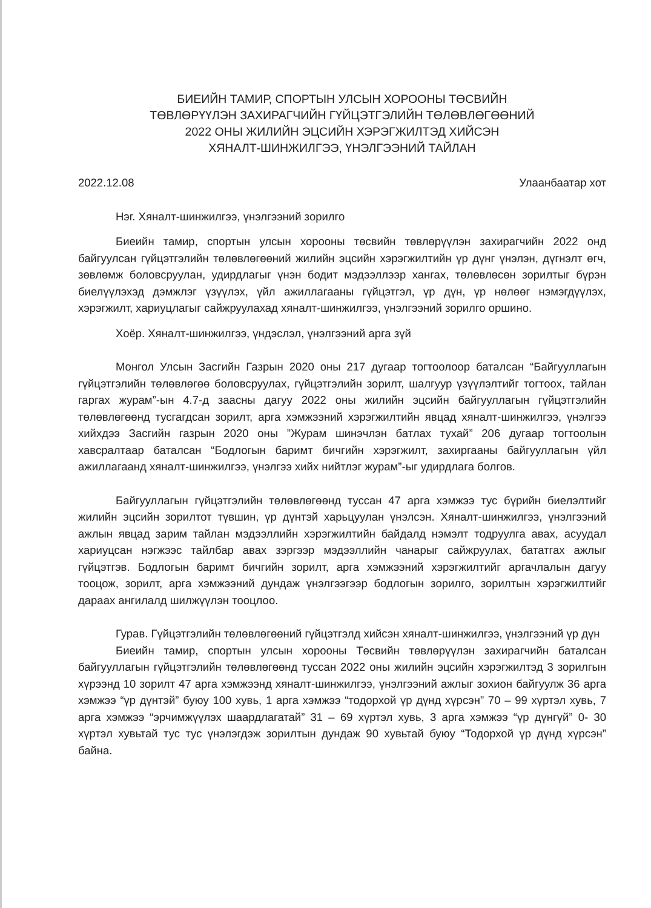БИЕИЙН ТАМИР, СПОРТЫН УЛСЫН ХОРООНЫ ТӨСВИЙН
ТӨВЛӨРҮҮЛЭН ЗАХИРАГЧИЙН ГҮЙЦЭТГЭЛИЙН ТӨЛӨВЛӨГӨӨНИЙ
2022 ОНЫ ЖИЛИЙН ЭЦСИЙН ХЭРЭГЖИЛТЭД ХИЙСЭН
ХЯНАЛТ-ШИНЖИЛГЭЭ, ҮНЭЛГЭЭНИЙ ТАЙЛАН
2022.12.08 Улаанбаатар хот
Нэг. Хяналт-шинжилгээ, үнэлгээний зорилго
Биеийн тамир, спортын улсын хорооны төсвийн төвлөрүүлэн захирагчийн 2022 онд байгуулсан гүйцэтгэлийн төлөвлөгөөний жилийн эцсийн хэрэгжилтийн үр дүнг үнэлэн, дүгнэлт өгч, зөвлөмж боловсруулан, удирдлагыг үнэн бодит мэдээллээр хангах, төлөвлөсөн зорилтыг бүрэн биелүүлэхэд дэмжлэг үзүүлэх, үйл ажиллагааны гүйцэтгэл, үр дүн, үр нөлөөг нэмэгдүүлэх, хэрэгжилт, хариуцлагыг сайжруулахад хяналт-шинжилгээ, үнэлгээний зорилго оршино.
Хоёр. Хяналт-шинжилгээ, үндэслэл, үнэлгээний арга зүй
Монгол Улсын Засгийн Газрын 2020 оны 217 дугаар тогтоолоор баталсан “Байгууллагын гүйцэтгэлийн төлөвлөгөө боловсруулах, гүйцэтгэлийн зорилт, шалгуур үзүүлэлтийг тогтоох, тайлан гаргах журам”-ын 4.7-д заасны дагуу 2022 оны жилийн эцсийн байгууллагын гүйцэтгэлийн төлөвлөгөөнд тусгагдсан зорилт, арга хэмжээний хэрэгжилтийн явцад хяналт-шинжилгээ, үнэлгээ хийхдээ Засгийн газрын 2020 оны ”Журам шинэчлэн батлах тухай” 206 дугаар тогтоолын хавсралтаар баталсан “Бодлогын баримт бичгийн хэрэгжилт, захиргааны байгууллагын үйл ажиллагаанд хяналт-шинжилгээ, үнэлгээ хийх нийтлэг журам”-ыг удирдлага болгов.
Байгууллагын гүйцэтгэлийн төлөвлөгөөнд туссан 47 арга хэмжээ тус бүрийн биелэлтийг жилийн эцсийн зорилтот түвшин, үр дүнтэй харьцуулан үнэлсэн. Хяналт-шинжилгээ, үнэлгээний ажлын явцад зарим тайлан мэдээллийн хэрэгжилтийн байдалд нэмэлт тодруулга авах, асуудал хариуцсан нэгжээс тайлбар авах зэргээр мэдээллийн чанарыг сайжруулах, бататгах ажлыг гүйцэтгэв. Бодлогын баримт бичгийн зорилт, арга хэмжээний хэрэгжилтийг аргачлалын дагуу тооцож, зорилт, арга хэмжээний дундаж үнэлгээгээр бодлогын зорилго, зорилтын хэрэгжилтийг дараах ангилалд шилжүүлэн тооцлоо.
Гурав. Гүйцэтгэлийн төлөвлөгөөний гүйцэтгэлд хийсэн хяналт-шинжилгээ, үнэлгээний үр дүн
Биеийн тамир, спортын улсын хорооны Төсвийн төвлөрүүлэн захирагчийн баталсан байгууллагын гүйцэтгэлийн төлөвлөгөөнд туссан 2022 оны жилийн эцсийн хэрэгжилтэд 3 зорилгын хүрээнд 10 зорилт 47 арга хэмжээнд хяналт-шинжилгээ, үнэлгээний ажлыг зохион байгуулж 36 арга хэмжээ “үр дүнтэй” буюу 100 хувь, 1 арга хэмжээ “тодорхой үр дүнд хүрсэн” 70 – 99 хүртэл хувь, 7 арга хэмжээ “эрчимжүүлэх шаардлагатай” 31 – 69 хүртэл хувь, 3 арга хэмжээ “үр дүнгүй” 0- 30 хүртэл хувьтай тус тус үнэлэгдэж зорилтын дундаж 90 хувьтай буюу “Тодорхой үр дүнд хүрсэн” байна.